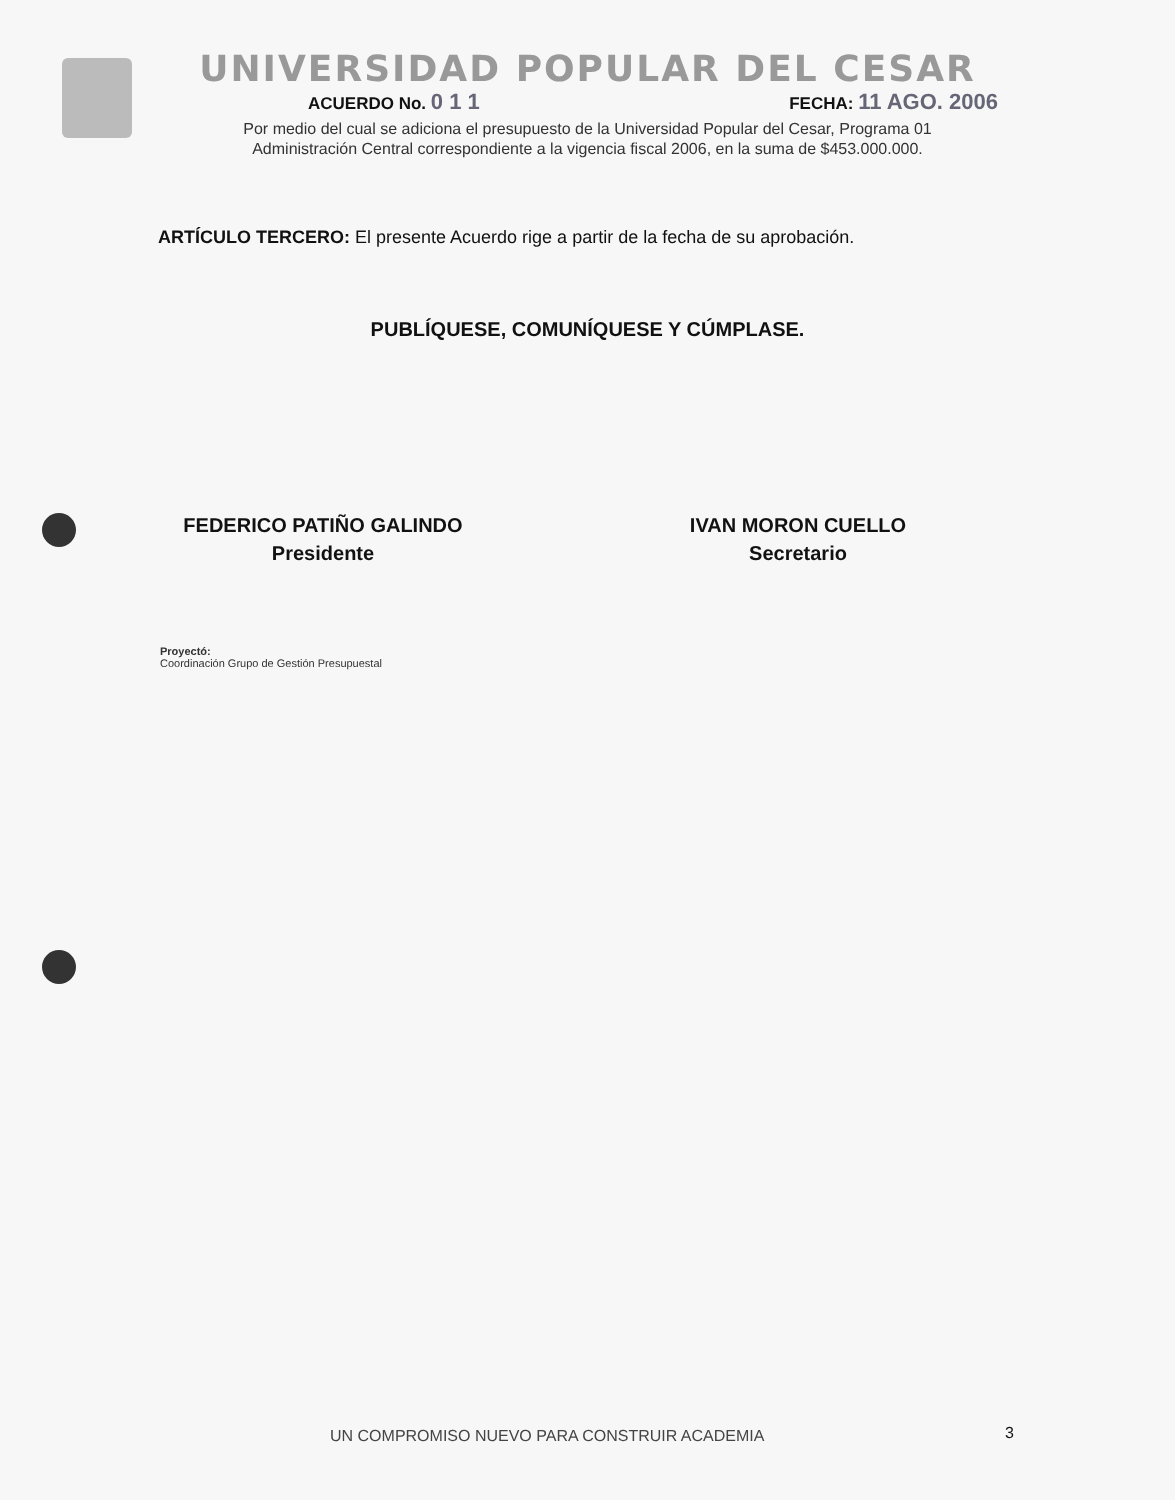UNIVERSIDAD POPULAR DEL CESAR
ACUERDO No. 0 1 1 FECHA: 11 AGO. 2006
Por medio del cual se adiciona el presupuesto de la Universidad Popular del Cesar, Programa 01
Administración Central correspondiente a la vigencia fiscal 2006, en la suma de $453.000.000.
ARTÍCULO TERCERO: El presente Acuerdo rige a partir de la fecha de su aprobación.
PUBLÍQUESE, COMUNÍQUESE Y CÚMPLASE.
FEDERICO PATIÑO GALINDO
Presidente
IVAN MORON CUELLO
Secretario
Proyectó:
Coordinación Grupo de Gestión Presupuestal
UN COMPROMISO NUEVO PARA CONSTRUIR ACADEMIA
3